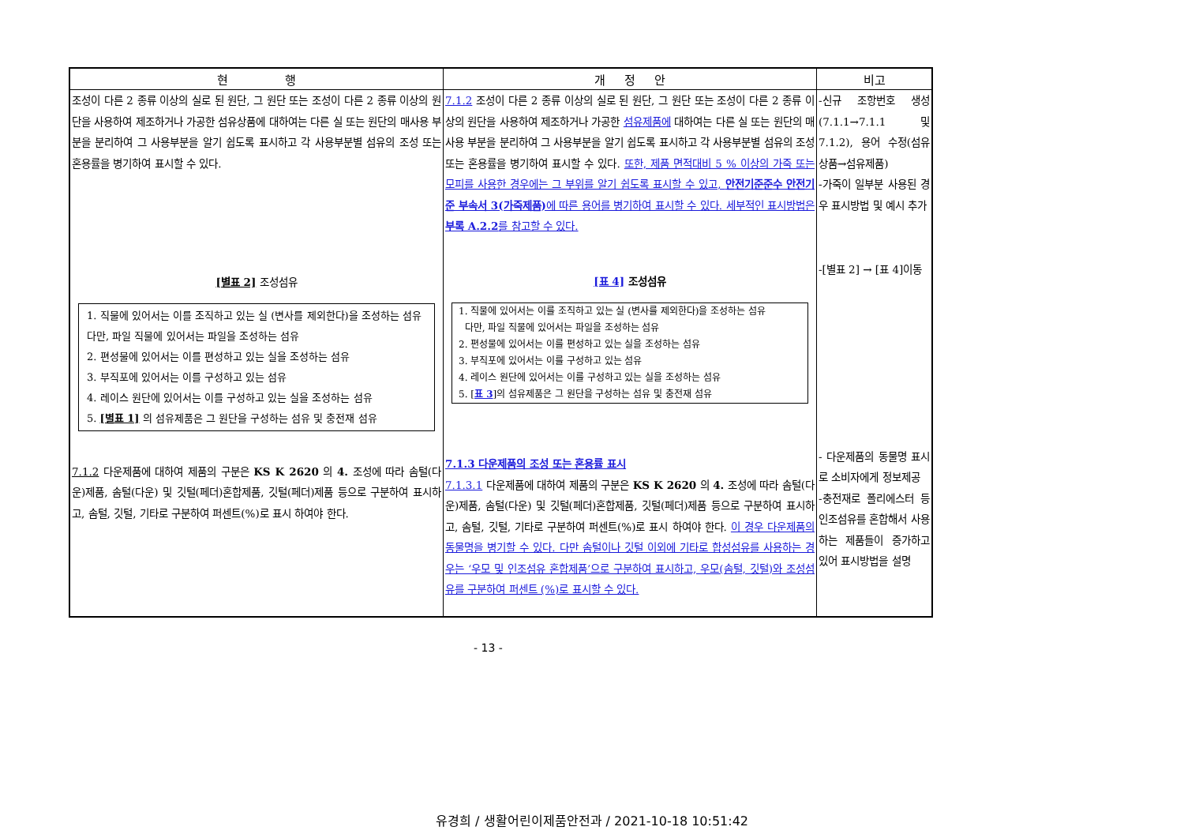| 현 행 | 개 정 안 | 비고 |
| --- | --- | --- |
| 조성이 다른 2 종류 이상의 실로 된 원단, 그 원단 또는 조성이 다른 2 종류 이상의 원단을 사용하여 제조하거나 가공한 섬유상품에 대하여는 다른 실 또는 원단의 매사용 부분을 분리하여 그 사용부분을 알기 쉽도록 표시하고 각 사용부분별 섬유의 조성 또는 혼용률을 병기하여 표시할 수 있다. [별표 2] 조성섬유 1. 직물에 있어서는 이를 조직하고 있는 실 (변사를 제외한다)을 조성하는 섬유 다만, 파일 직물에 있어서는 파일을 조성하는 섬유 2. 편성물에 있어서는 이를 편성하고 있는 실을 조성하는 섬유 3. 부직포에 있어서는 이를 구성하고 있는 섬유 4. 레이스 원단에 있어서는 이를 구성하고 있는 실을 조성하는 섬유 5. [별표 1] 의 섬유제품은 그 원단을 구성하는 섬유 및 충전재 섬유 7.1.2 다운제품에 대하여 제품의 구분은 KS K 2620 의 4. 조성에 따라 솜털(다운)제품, 솜털(다운) 및 깃털(페더)혼합제품, 깃털(페더)제품 등으로 구분하여 표시하고, 솜털, 깃털, 기타로 구분하여 퍼센트(%)로 표시 하여야 한다. | 7.1.2 조성이 다른 2 종류 이상의 실로 된 원단, 그 원단 또는 조성이 다른 2 종류 이상의 원단을 사용하여 제조하거나 가공한 섬유제품에 대하여는 다른 실 또는 원단의 매사용 부분을 분리하여 그 사용부분을 알기 쉽도록 표시하고 각 사용부분별 섬유의 조성 또는 혼용률을 병기하여 표시할 수 있다. 또한, 제품 면적대비 5 % 이상의 가죽 또는 모피를 사용한 경우에는 그 부위를 알기 쉽도록 표시할 수 있고, 안전기준준수 안전기준 부속서 3(가죽제품) 에 따른 용어를 병기하여 표시할 수 있다. 세부적인 표시방법은 부록 A.2.2 를 참고할 수 있다. [표 4] 조성섬유 1. 직물에 있어서는 이를 조직하고 있는 실 (변사를 제외한다)을 조성하는 섬유 다만, 파일 직물에 있어서는 파일을 조성하는 섬유 2. 편성물에 있어서는 이를 편성하고 있는 실을 조성하는 섬유 3. 부직포에 있어서는 이를 구성하고 있는 섬유 4. 레이스 원단에 있어서는 이를 구성하고 있는 실을 조성하는 섬유 5. [ 표 3 ]의 섬유제품은 그 원단을 구성하는 섬유 및 충전재 섬유 7.1.3 다운제품의 조성 또는 혼용률 표시 7.1.3.1 다운제품에 대하여 제품의 구분은 KS K 2620 의 4. 조성에 따라 솜털(다운)제품, 솜털(다운) 및 깃털(페더)혼합제품, 깃털(페더)제품 등으로 구분하여 표시하고, 솜털, 깃털, 기타로 구분하여 퍼센트(%)로 표시 하여야 한다. 이 경우 다운제품의 동물명을 병기할 수 있다. 다만 솜털이나 깃털 이외에 기타로 합성섬유를 사용하는 경우는 ‘우모 및 인조섬유 혼합제품’으로 구분하여 표시하고, 우모(솜털, 깃털)와 조성섬유를 구분하여 퍼센트 (%)로 표시할 수 있다. | -신규 조항번호 생성 (7.1.1→7.1.1 및 7.1.2), 용어 수정(섬유상품→섬유제품) -가죽이 일부분 사용된 경우 표시방법 및 예시 추가 -[별표 2] → [표 4]이동 - 다운제품의 동물명 표시로 소비자에게 정보제공 -충전재로 폴리에스터 등 인조섬유를 혼합해서 사용하는 제품들이 증가하고 있어 표시방법을 설명 |
- 13 -
유경희 / 생활어린이제품안전과 / 2021-10-18 10:51:42